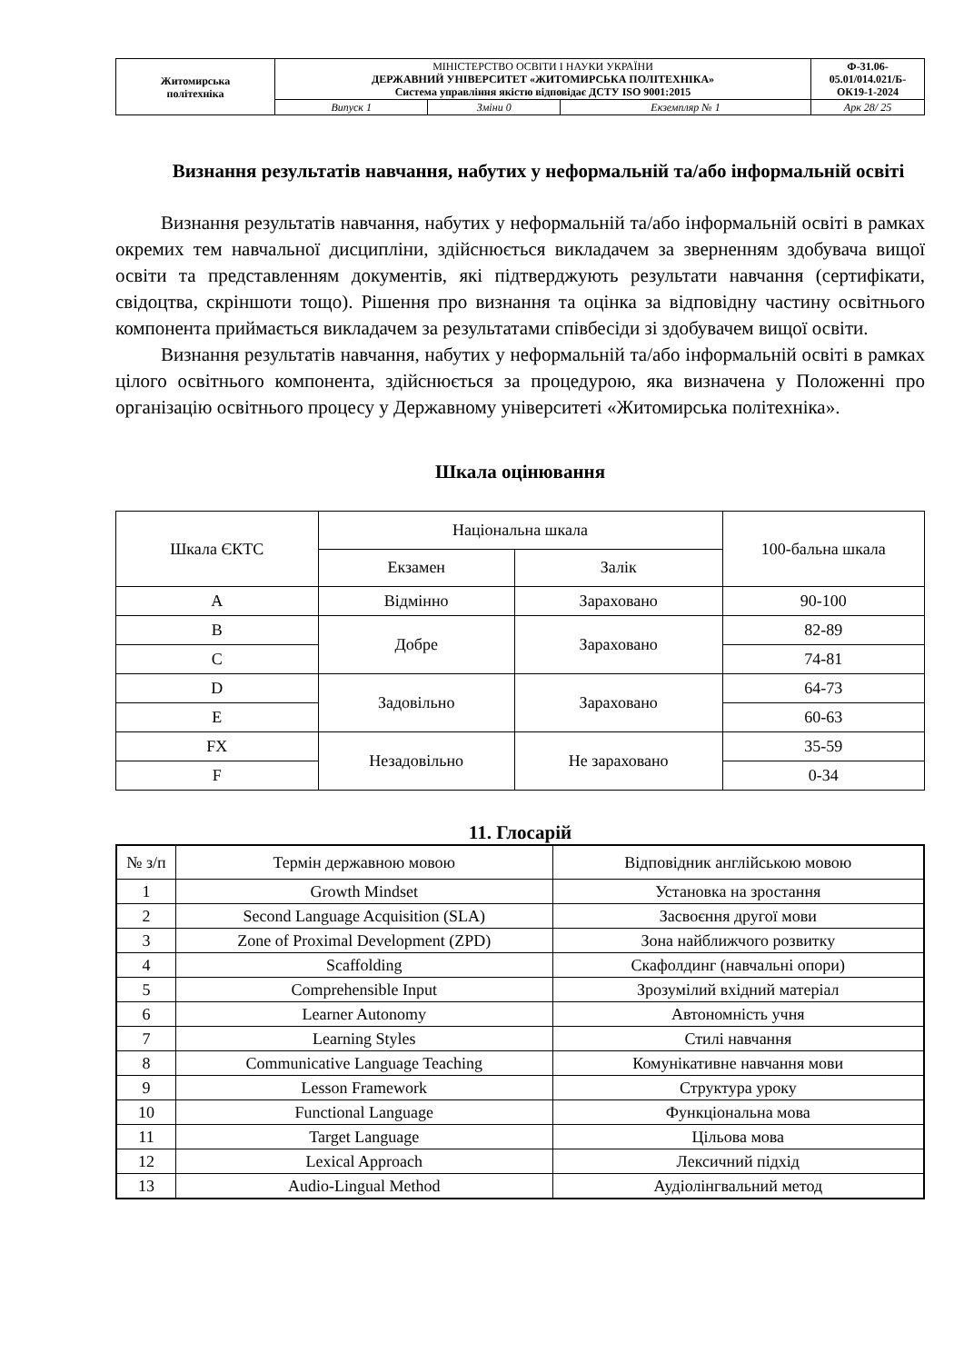| Житомирська політехніка | МІНІСТЕРСТВО ОСВІТИ І НАУКИ УКРАЇНИ ДЕРЖАВНИЙ УНІВЕРСИТЕТ «ЖИТОМИРСЬКА ПОЛІТЕХНІКА» Система управління якістю відповідає ДСТУ ISO 9001:2015 | | | Ф-31.06- 05.01/014.021/Б- ОК19-1-2024 |
| | Випуск 1 | Зміни 0 | Екземпляр № 1 | Арк 28/ 25 |
Визнання результатів навчання, набутих у неформальній та/або інформальній освіті
Визнання результатів навчання, набутих у неформальній та/або інформальній освіті в рамках окремих тем навчальної дисципліни, здійснюється викладачем за зверненням здобувача вищої освіти та представленням документів, які підтверджують результати навчання (сертифікати, свідоцтва, скріншоти тощо). Рішення про визнання та оцінка за відповідну частину освітнього компонента приймається викладачем за результатами співбесіди зі здобувачем вищої освіти.
Визнання результатів навчання, набутих у неформальній та/або інформальній освіті в рамках цілого освітнього компонента, здійснюється за процедурою, яка визначена у Положенні про організацію освітнього процесу у Державному університеті «Житомирська політехніка».
Шкала оцінювання
| Шкала ЄКТС | Національна шкала | | 100-бальна шкала |
| | Екзамен | Залік | |
| A | Відмінно | Зараховано | 90-100 |
| B | Добре | Зараховано | 82-89 |
| C | | | 74-81 |
| D | Задовільно | Зараховано | 64-73 |
| E | | | 60-63 |
| FX | Незадовільно | Не зараховано | 35-59 |
| F | | | 0-34 |
11. Глосарій
| № з/п | Термін державною мовою | Відповідник англійською мовою |
| --- | --- | --- |
| 1 | Growth Mindset | Установка на зростання |
| 2 | Second Language Acquisition (SLA) | Засвоєння другої мови |
| 3 | Zone of Proximal Development (ZPD) | Зона найближчого розвитку |
| 4 | Scaffolding | Скафолдинг (навчальні опори) |
| 5 | Comprehensible Input | Зрозумілий вхідний матеріал |
| 6 | Learner Autonomy | Автономність учня |
| 7 | Learning Styles | Стилі навчання |
| 8 | Communicative Language Teaching | Комунікативне навчання мови |
| 9 | Lesson Framework | Структура уроку |
| 10 | Functional Language | Функціональна мова |
| 11 | Target Language | Цільова мова |
| 12 | Lexical Approach | Лексичний підхід |
| 13 | Audio-Lingual Method | Аудіолінгвальний метод |